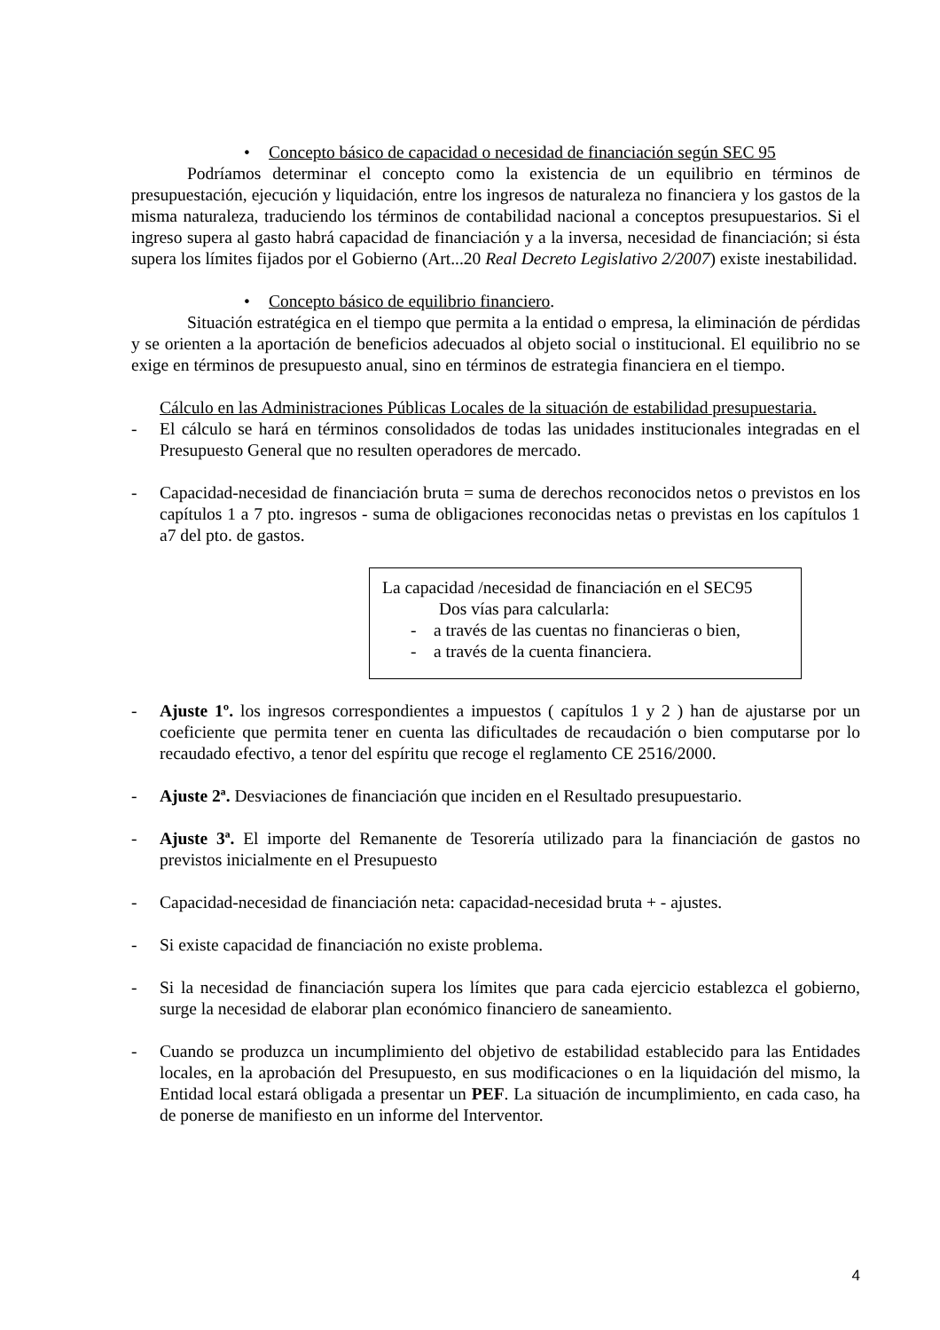• Concepto básico de capacidad o necesidad de financiación según SEC 95
Podríamos determinar el concepto como la existencia de un equilibrio en términos de presupuestación, ejecución y liquidación, entre los ingresos de naturaleza no financiera y los gastos de la misma naturaleza, traduciendo los términos de contabilidad nacional a conceptos presupuestarios. Si el ingreso supera al gasto habrá capacidad de financiación y a la inversa, necesidad de financiación; si ésta supera los límites fijados por el Gobierno (Art...20 Real Decreto Legislativo 2/2007) existe inestabilidad.
• Concepto básico de equilibrio financiero.
Situación estratégica en el tiempo que permita a la entidad o empresa, la eliminación de pérdidas y se orienten a la aportación de beneficios adecuados al objeto social o institucional. El equilibrio no se exige en términos de presupuesto anual, sino en términos de estrategia financiera en el tiempo.
Cálculo en las Administraciones Públicas Locales de la situación de estabilidad presupuestaria.
- El cálculo se hará en términos consolidados de todas las unidades institucionales integradas en el Presupuesto General que no resulten operadores de mercado.
- Capacidad-necesidad de financiación bruta = suma de derechos reconocidos netos o previstos en los capítulos 1 a 7 pto. ingresos - suma de obligaciones reconocidas netas o previstas en los capítulos 1 a7 del pto. de gastos.
La capacidad /necesidad de financiación en el SEC95
Dos vías para calcularla:
- a través de las cuentas no financieras o bien,
- a través de la cuenta financiera.
- Ajuste 1º. los ingresos correspondientes a impuestos ( capítulos 1 y 2 ) han de ajustarse por un coeficiente que permita tener en cuenta las dificultades de recaudación o bien computarse por lo recaudado efectivo, a tenor del espíritu que recoge el reglamento CE 2516/2000.
- Ajuste 2ª. Desviaciones de financiación que inciden en el Resultado presupuestario.
- Ajuste 3ª. El importe del Remanente de Tesorería utilizado para la financiación de gastos no previstos inicialmente en el Presupuesto
- Capacidad-necesidad de financiación neta: capacidad-necesidad bruta + - ajustes.
- Si existe capacidad de financiación no existe problema.
- Si la necesidad de financiación supera los límites que para cada ejercicio establezca el gobierno, surge la necesidad de elaborar plan económico financiero de saneamiento.
- Cuando se produzca un incumplimiento del objetivo de estabilidad establecido para las Entidades locales, en la aprobación del Presupuesto, en sus modificaciones o en la liquidación del mismo, la Entidad local estará obligada a presentar un PEF. La situación de incumplimiento, en cada caso, ha de ponerse de manifiesto en un informe del Interventor.
4